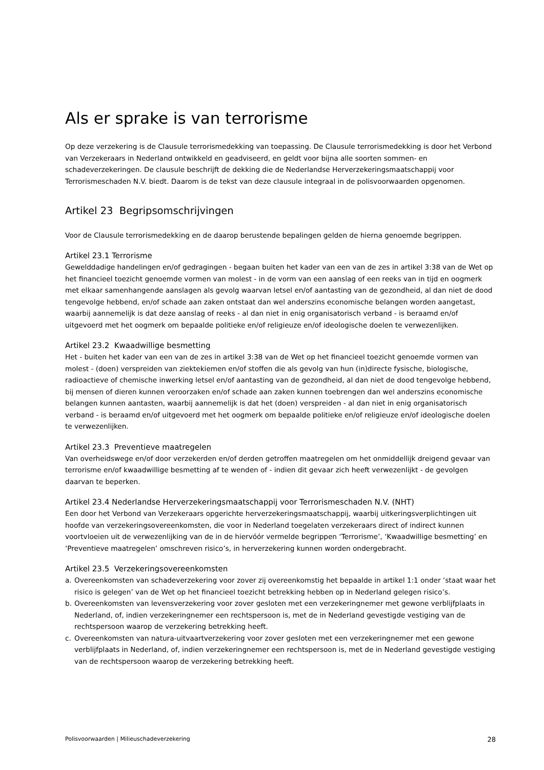Als er sprake is van terrorisme
Op deze verzekering is de Clausule terrorismedekking van toepassing. De Clausule terrorismedekking is door het Verbond van Verzekeraars in Nederland ontwikkeld en geadviseerd, en geldt voor bijna alle soorten sommen- en schadeverzekeringen. De clausule beschrijft de dekking die de Nederlandse Herverzekeringsmaatschappij voor Terrorismeschaden N.V. biedt. Daarom is de tekst van deze clausule integraal in de polisvoorwaarden opgenomen.
Artikel 23 Begripsomschrijvingen
Voor de Clausule terrorismedekking en de daarop berustende bepalingen gelden de hierna genoemde begrippen.
Artikel 23.1 Terrorisme
Gewelddadige handelingen en/of gedragingen - begaan buiten het kader van een van de zes in artikel 3:38 van de Wet op het financieel toezicht genoemde vormen van molest - in de vorm van een aanslag of een reeks van in tijd en oogmerk met elkaar samenhangende aanslagen als gevolg waarvan letsel en/of aantasting van de gezondheid, al dan niet de dood tengevolge hebbend, en/of schade aan zaken ontstaat dan wel anderszins economische belangen worden aangetast, waarbij aannemelijk is dat deze aanslag of reeks - al dan niet in enig organisatorisch verband - is beraamd en/of uitgevoerd met het oogmerk om bepaalde politieke en/of religieuze en/of ideologische doelen te verwezenlijken.
Artikel 23.2 Kwaadwillige besmetting
Het - buiten het kader van een van de zes in artikel 3:38 van de Wet op het financieel toezicht genoemde vormen van molest - (doen) verspreiden van ziektekiemen en/of stoffen die als gevolg van hun (in)directe fysische, biologische, radioactieve of chemische inwerking letsel en/of aantasting van de gezondheid, al dan niet de dood tengevolge hebbend, bij mensen of dieren kunnen veroorzaken en/of schade aan zaken kunnen toebrengen dan wel anderszins economische belangen kunnen aantasten, waarbij aannemelijk is dat het (doen) verspreiden - al dan niet in enig organisatorisch verband - is beraamd en/of uitgevoerd met het oogmerk om bepaalde politieke en/of religieuze en/of ideologische doelen te verwezenlijken.
Artikel 23.3 Preventieve maatregelen
Van overheidswege en/of door verzekerden en/of derden getroffen maatregelen om het onmiddellijk dreigend gevaar van terrorisme en/of kwaadwillige besmetting af te wenden of - indien dit gevaar zich heeft verwezenlijkt - de gevolgen daarvan te beperken.
Artikel 23.4 Nederlandse Herverzekeringsmaatschappij voor Terrorismeschaden N.V. (NHT)
Een door het Verbond van Verzekeraars opgerichte herverzekeringsmaatschappij, waarbij uitkeringsverplichtingen uit hoofde van verzekeringsovereenkomsten, die voor in Nederland toegelaten verzekeraars direct of indirect kunnen voortvloeien uit de verwezenlijking van de in de hiervóór vermelde begrippen ‘Terrorisme’, ‘Kwaadwillige besmetting’ en ‘Preventieve maatregelen’ omschreven risico’s, in herverzekering kunnen worden ondergebracht.
Artikel 23.5 Verzekeringsovereenkomsten
a. Overeenkomsten van schadeverzekering voor zover zij overeenkomstig het bepaalde in artikel 1:1 onder ‘staat waar het risico is gelegen’ van de Wet op het financieel toezicht betrekking hebben op in Nederland gelegen risico’s.
b. Overeenkomsten van levensverzekering voor zover gesloten met een verzekeringnemer met gewone verblijfplaats in Nederland, of, indien verzekeringnemer een rechtspersoon is, met de in Nederland gevestigde vestiging van de rechtspersoon waarop de verzekering betrekking heeft.
c. Overeenkomsten van natura-uitvaartverzekering voor zover gesloten met een verzekeringnemer met een gewone verblijfplaats in Nederland, of, indien verzekeringnemer een rechtspersoon is, met de in Nederland gevestigde vestiging van de rechtspersoon waarop de verzekering betrekking heeft.
Polisvoorwaarden | Milieuschadeverzekering 28